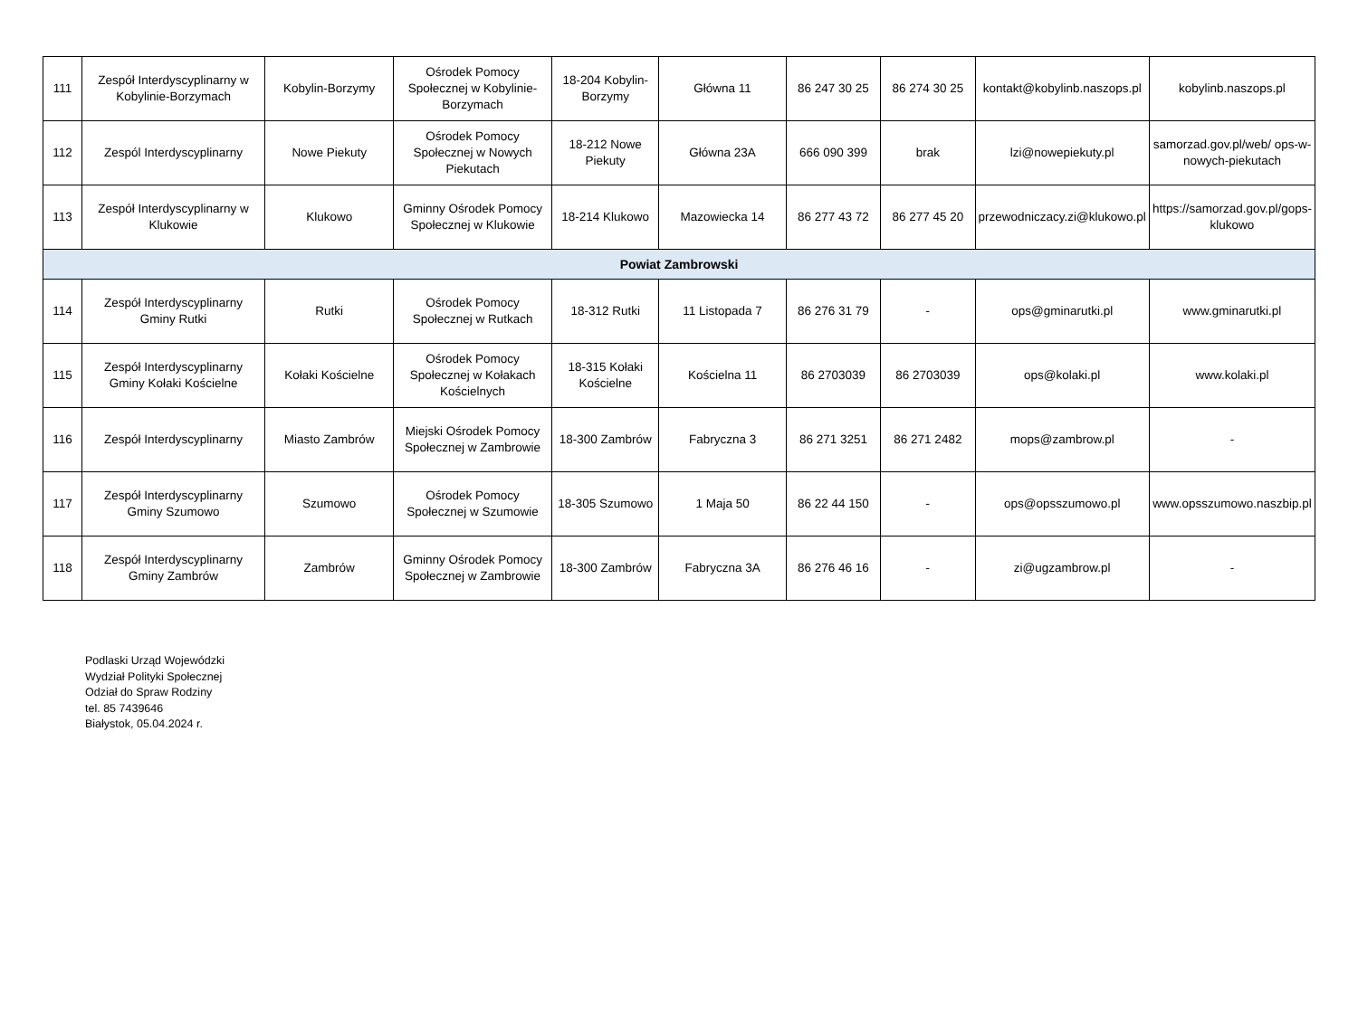| 111 | Zespół Interdyscyplinarny w Kobylinie-Borzymach | Kobylin-Borzymy | Ośrodek Pomocy Społecznej w Kobylinie-Borzymach | 18-204 Kobylin-Borzymy | Główna 11 | 86 247 30 25 | 86 274 30 25 | kontakt@kobylinb.naszops.pl | kobylinb.naszops.pl |
| 112 | Zespól Interdyscyplinarny | Nowe Piekuty | Ośrodek Pomocy Społecznej w Nowych Piekutach | 18-212 Nowe Piekuty | Główna 23A | 666 090 399 | brak | lzi@nowepiekuty.pl | samorzad.gov.pl/web/ ops-w-nowych-piekutach |
| 113 | Zespół Interdyscyplinarny w Klukowie | Klukowo | Gminny Ośrodek Pomocy Społecznej w Klukowie | 18-214 Klukowo | Mazowiecka 14 | 86 277 43 72 | 86 277 45 20 | przewodniczacy.zi@klukowo.pl | https://samorzad.gov.pl/gops-klukowo |
| Powiat Zambrowski | | | | | | | | | |
| 114 | Zespół Interdyscyplinarny Gminy Rutki | Rutki | Ośrodek Pomocy Społecznej w Rutkach | 18-312 Rutki | 11 Listopada 7 | 86 276 31 79 | - | ops@gminarutki.pl | www.gminarutki.pl |
| 115 | Zespół Interdyscyplinarny Gminy Kołaki Kościelne | Kołaki Kościelne | Ośrodek Pomocy Społecznej w Kołakach Kościelnych | 18-315 Kołaki Kościelne | Kościelna 11 | 86 2703039 | 86 2703039 | ops@kolaki.pl | www.kolaki.pl |
| 116 | Zespół Interdyscyplinarny | Miasto Zambrów | Miejski Ośrodek Pomocy Społecznej w Zambrowie | 18-300 Zambrów | Fabryczna 3 | 86 271 3251 | 86 271 2482 | mops@zambrow.pl | - |
| 117 | Zespół Interdyscyplinarny Gminy Szumowo | Szumowo | Ośrodek Pomocy Społecznej w Szumowie | 18-305 Szumowo | 1 Maja 50 | 86 22 44 150 | - | ops@opsszumowo.pl | www.opsszumowo.naszbip.pl |
| 118 | Zespół Interdyscyplinarny Gminy Zambrów | Zambrów | Gminny Ośrodek Pomocy Społecznej w Zambrowie | 18-300 Zambrów | Fabryczna 3A | 86 276 46 16 | - | zi@ugzambrow.pl | - |
Podlaski Urząd Wojewódzki
Wydział Polityki Społecznej
Odział do Spraw Rodziny
tel. 85 7439646
Białystok, 05.04.2024 r.